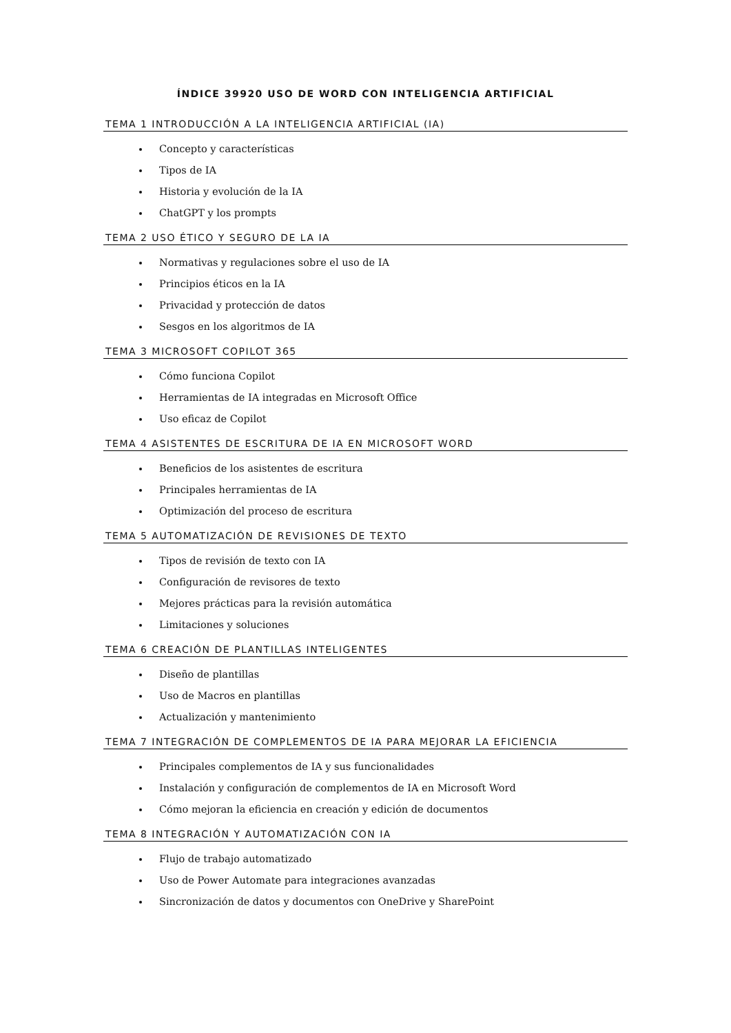ÍNDICE 39920 USO DE WORD CON INTELIGENCIA ARTIFICIAL
TEMA 1 INTRODUCCIÓN A LA INTELIGENCIA ARTIFICIAL (IA)
Concepto y características
Tipos de IA
Historia y evolución de la IA
ChatGPT y los prompts
TEMA 2 USO ÉTICO Y SEGURO DE LA IA
Normativas y regulaciones sobre el uso de IA
Principios éticos en la IA
Privacidad y protección de datos
Sesgos en los algoritmos de IA
TEMA 3 MICROSOFT COPILOT 365
Cómo funciona Copilot
Herramientas de IA integradas en Microsoft Office
Uso eficaz de Copilot
TEMA 4 ASISTENTES DE ESCRITURA DE IA EN MICROSOFT WORD
Beneficios de los asistentes de escritura
Principales herramientas de IA
Optimización del proceso de escritura
TEMA 5 AUTOMATIZACIÓN DE REVISIONES DE TEXTO
Tipos de revisión de texto con IA
Configuración de revisores de texto
Mejores prácticas para la revisión automática
Limitaciones y soluciones
TEMA 6 CREACIÓN DE PLANTILLAS INTELIGENTES
Diseño de plantillas
Uso de Macros en plantillas
Actualización y mantenimiento
TEMA 7 INTEGRACIÓN DE COMPLEMENTOS DE IA PARA MEJORAR LA EFICIENCIA
Principales complementos de IA y sus funcionalidades
Instalación y configuración de complementos de IA en Microsoft Word
Cómo mejoran la eficiencia en creación y edición de documentos
TEMA 8 INTEGRACIÓN Y AUTOMATIZACIÓN CON IA
Flujo de trabajo automatizado
Uso de Power Automate para integraciones avanzadas
Sincronización de datos y documentos con OneDrive y SharePoint